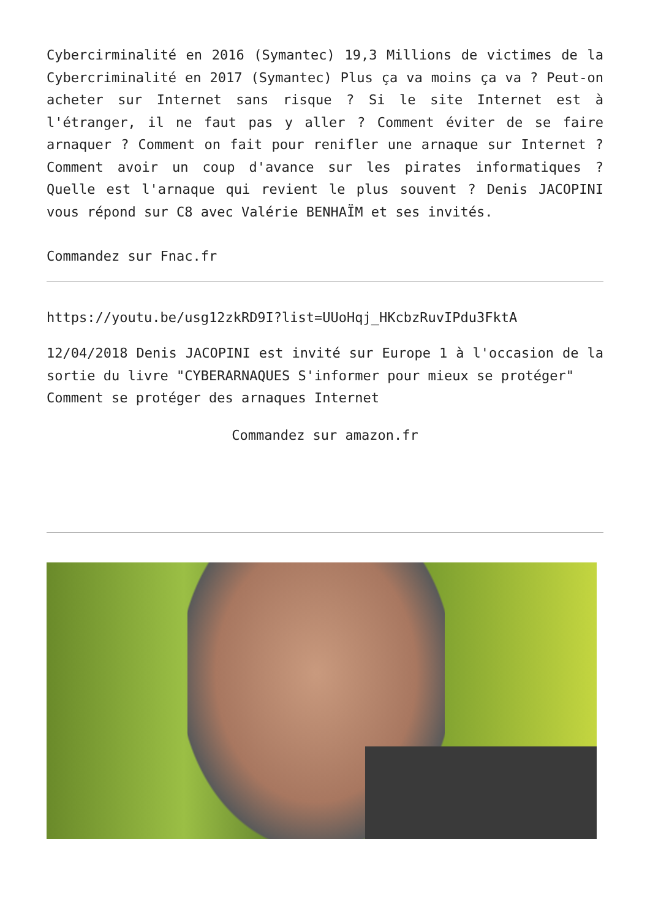Cybercirminalité en 2016 (Symantec) 19,3 Millions de victimes de la Cybercriminalité en 2017 (Symantec) Plus ça va moins ça va ? Peut-on acheter sur Internet sans risque ? Si le site Internet est à l'étranger, il ne faut pas y aller ? Comment éviter de se faire arnaquer ? Comment on fait pour renifler une arnaque sur Internet ? Comment avoir un coup d'avance sur les pirates informatiques ? Quelle est l'arnaque qui revient le plus souvent ? Denis JACOPINI vous répond sur C8 avec Valérie BENHAÏM et ses invités.
Commandez sur Fnac.fr
https://youtu.be/usg12zkRD9I?list=UUoHqj_HKcbzRuvIPdu3FktA
12/04/2018 Denis JACOPINI est invité sur Europe 1 à l'occasion de la sortie du livre "CYBERARNAQUES S'informer pour mieux se protéger"
Comment se protéger des arnaques Internet
Commandez sur amazon.fr